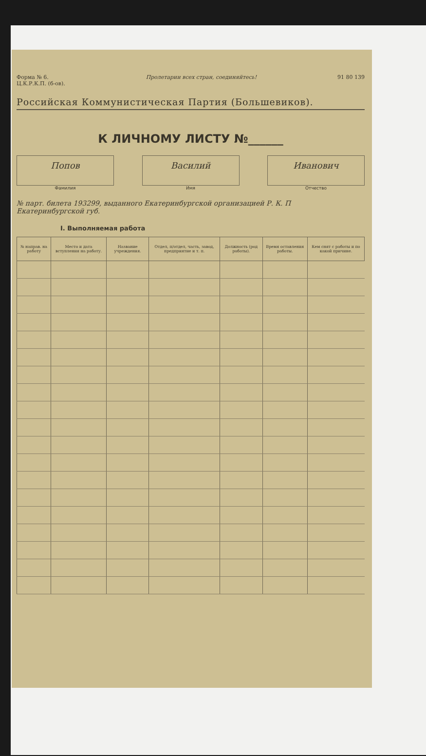Форма № 6.
Ц.К.Р.К.П. (б-ов). Пролетарии всех стран, соединяйтесь! 91 80 139
Российская Коммунистическая Партия (Большевиков).
К ЛИЧНОМУ ЛИСТУ №______
Попов
Фамилия
Василий
Имя
Иванович
Отчество
№ парт. билета 193299, выданного Екатеринбургской организацией Р. К. П
Екатеринбургской губ.
I. Выполняемая работа
| № направ. на работу | Место и дата вступления на работу. | Название учреждения. | Отдел, п/отдел, часть, завод, предприятие и т. п. | Должность (род работы). | Время оставления работы. | Кем снят с работы и по какой причине. |
| --- | --- | --- | --- | --- | --- | --- |